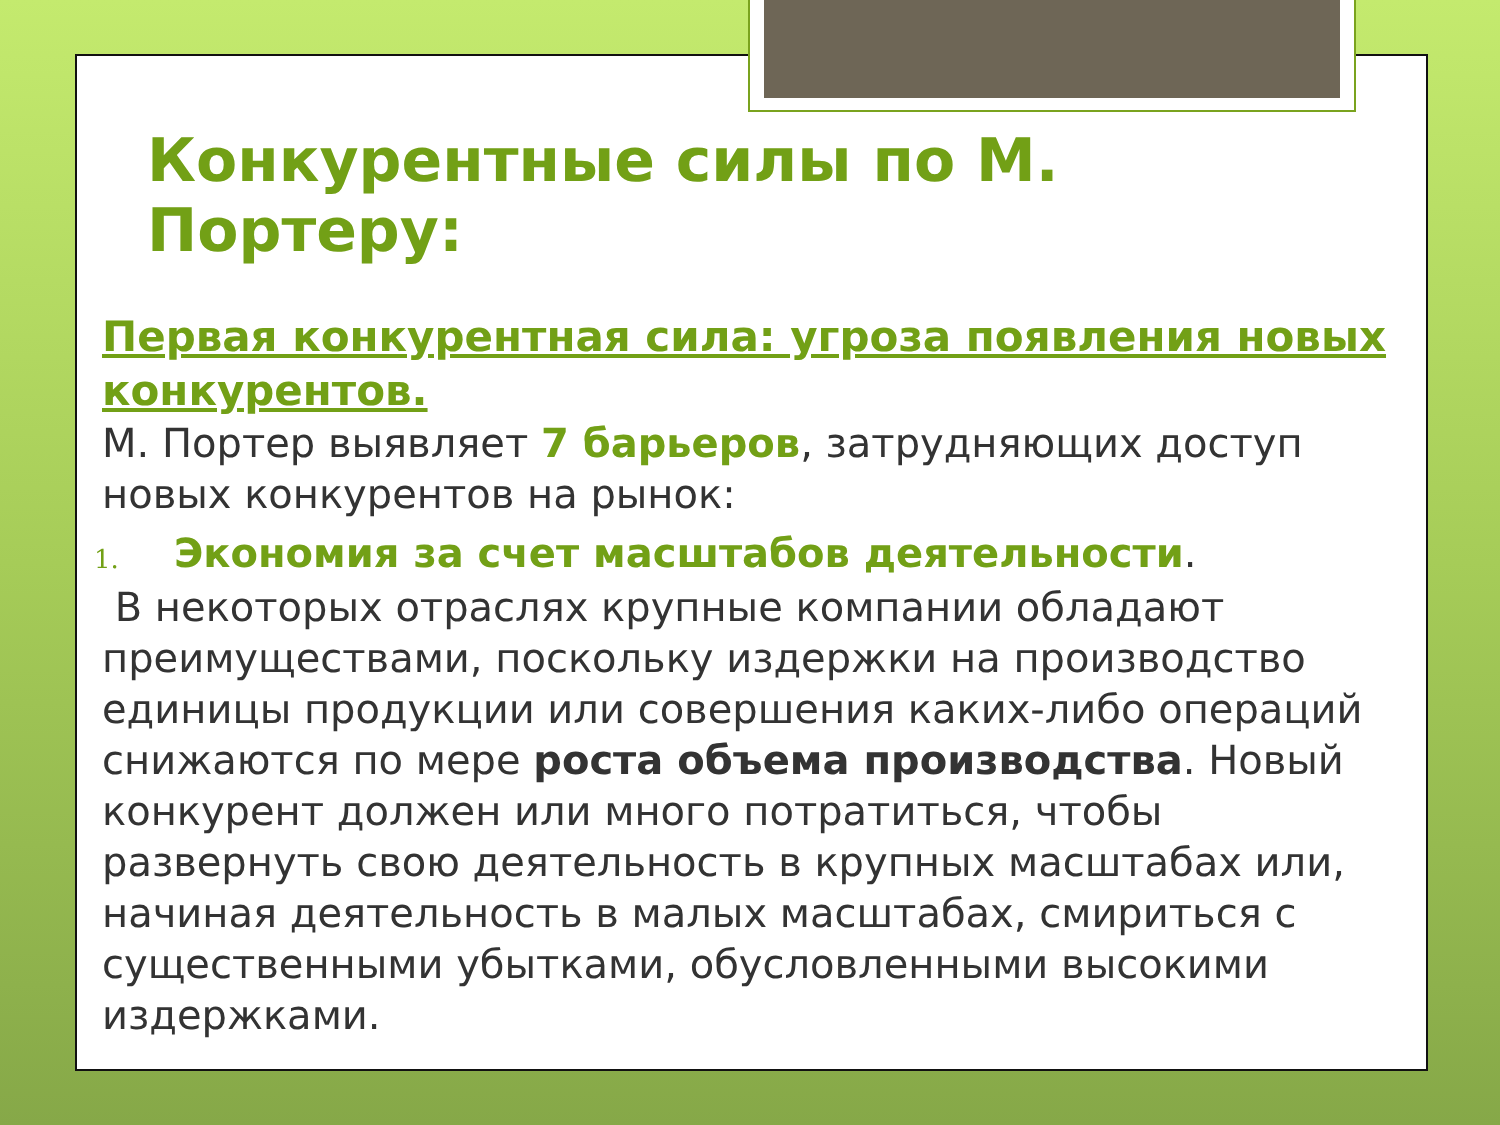Конкурентные силы по М. Портеру:
Первая конкурентная сила: угроза появления новых конкурентов.
М. Портер выявляет 7 барьеров, затрудняющих доступ новых конкурентов на рынок:
1. Экономия за счет масштабов деятельности.
В некоторых отраслях крупные компании обладают преимуществами, поскольку издержки на производство единицы продукции или совершения каких-либо операций снижаются по мере роста объема производства. Новый конкурент должен или много потратиться, чтобы развернуть свою деятельность в крупных масштабах или, начиная деятельность в малых масштабах, смириться с существенными убытками, обусловленными высокими издержками.